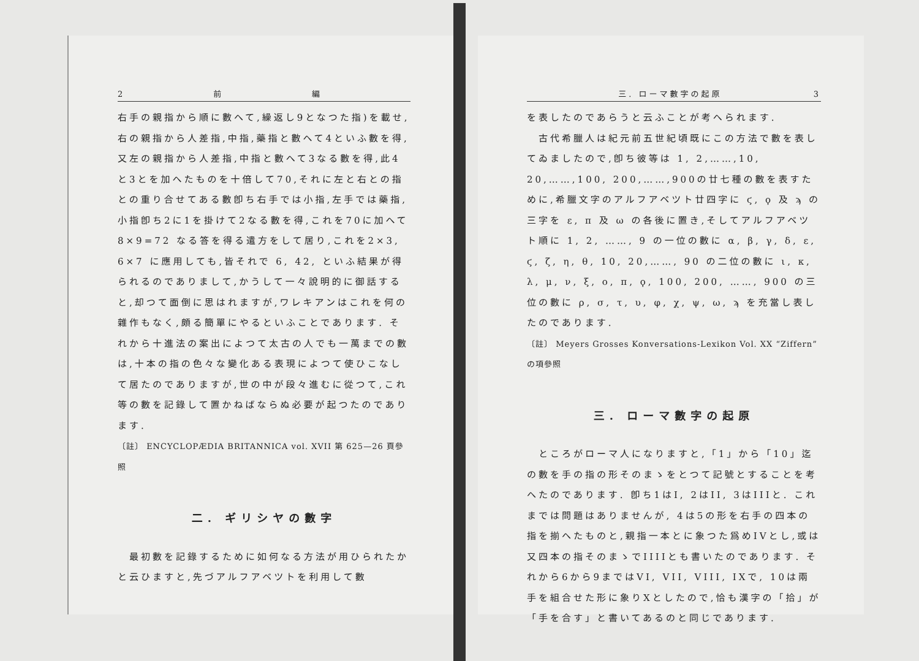2 前編
右手の親指から順に數へて,繰返し9となつた指)を載せ,右の親指から人差指,中指,藥指と數へて4といふ數を得,又左の親指から人差指,中指と數へて3なる數を得,此4と3とを加へたものを十倍して70,それに左と右との指との重り合せてある數卽ち右手では小指,左手では藥指,小指卽ち2に1を掛けて2なる數を得,これを70に加へて 8×9=72 なる答を得る遣方をして居り,これを2×3, 6×7 に應用しても,皆それで 6, 42, といふ結果が得られるのでありまして,かうして一々說明的に御話すると,却つて面倒に思はれますが,ワレキアンはこれを何の雜作もなく,頗る簡單にやるといふことであります. それから十進法の案出によつて太古の人でも一萬までの數は,十本の指の色々な變化ある表現によつて使ひこなして居たのでありますが,世の中が段々進むに從つて,これ等の數を記錄して置かねばならぬ必要が起つたのであります.
〔註〕 ENCYCLOPÆDIA BRITANNICA vol. XVII 第 625—26 頁參照
二. ギリシヤの數字
　最初數を記錄するために如何なる方法が用ひられたかと云ひますと,先づアルフアベツトを利用して數
三. ローマ數字の起原 3
を表したのであらうと云ふことが考へられます.
　古代希臘人は紀元前五世紀頃既にこの方法で數を表してゐましたので,卽ち彼等は 1, 2,……,10, 20,……,100, 200,……,900の廿七種の數を表すために,希臘文字のアルフアベツト廿四字に ϛ, ϙ 及 ϡ の三字を ε, π 及 ω の各後に置き,そしてアルフアベツト順に 1, 2, ……, 9 の一位の數に α, β, γ, δ, ε, ϛ, ζ, η, θ, 10, 20,……, 90 の二位の數に ι, κ, λ, μ, ν, ξ, ο, π, ϙ, 100, 200, ……, 900 の三位の數に ρ, σ, τ, υ, φ, χ, ψ, ω, ϡ を充當し表したのであります.
〔註〕 Meyers Grosses Konversations-Lexikon Vol. XX “Ziffern” の項參照
三. ローマ數字の起原
　ところがローマ人になりますと,「1」から「10」迄の數を手の指の形そのまゝをとつて記號とすることを考へたのであります. 卽ち1はI, 2はII, 3はIIIと. これまでは問題はありませんが, 4は5の形を右手の四本の指を揃へたものと,親指一本とに象つた爲めIVとし,或は又四本の指そのまゝでIIIIとも書いたのであります. それから6から9まではVI, VII, VIII, IXで, 10は兩手を組合せた形に象りXとしたので,恰も漢字の「拾」が「手を合す」と書いてあるのと同じであります.